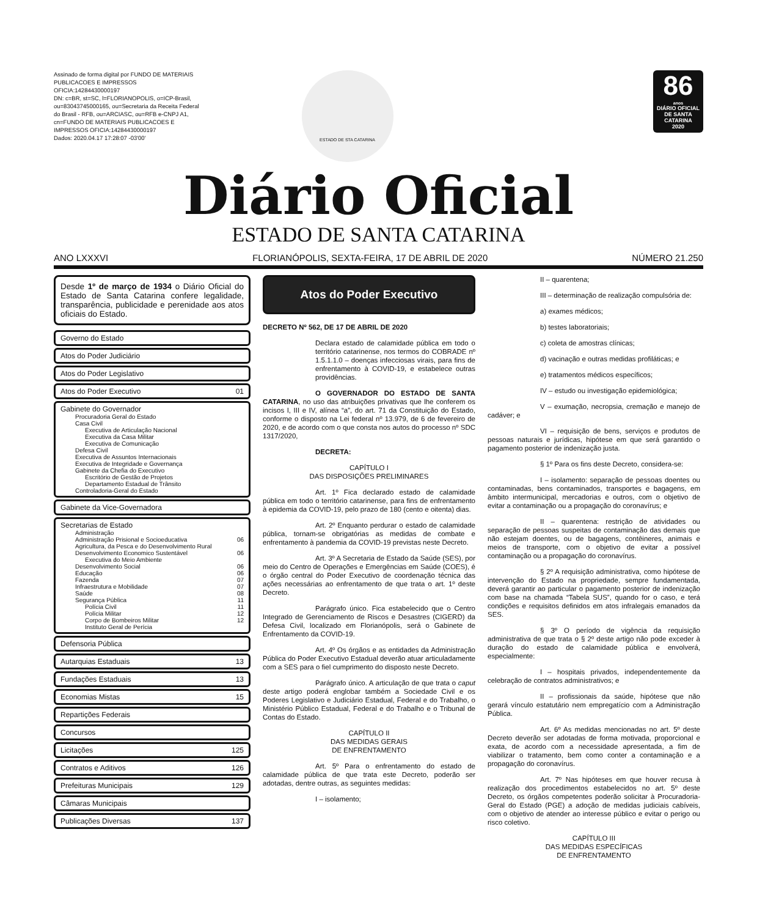Assinado de forma digital por FUNDO DE MATERIAIS PUBLICACOES E IMPRESSOS OFICIA:14284430000197
DN: c=BR, st=SC, l=FLORIANOPOLIS, o=ICP-Brasil, ou=83043745000165, ou=Secretaria da Receita Federal do Brasil - RFB, ou=ARCIASC, ou=RFB e-CNPJ A1, cn=FUNDO DE MATERIAIS PUBLICACOES E IMPRESSOS OFICIA:14284430000197
Dados: 2020.04.17 17:28:07 -03'00'
ESTADO DE STA CATARINA
86
anos
DIÁRIO OFICIAL
DE SANTA CATARINA
2020
Diário Oficial
ESTADO DE SANTA CATARINA
ANO LXXXVI FLORIANÓPOLIS, SEXTA-FEIRA, 17 DE ABRIL DE 2020 NÚMERO 21.250
Desde 1º de março de 1934 o Diário Oficial do Estado de Santa Catarina confere legalidade, transparência, publicidade e perenidade aos atos oficiais do Estado.
Governo do Estado
Atos do Poder Judiciário
Atos do Poder Legislativo
Atos do Poder Executivo 01
Gabinete do Governador
Procuradoria Geral do Estado
Casa Civil
Executiva de Articulação Nacional
Executiva da Casa Militar
Executiva de Comunicação
Defesa Civil
Executiva de Assuntos Internacionais
Executiva de Integridade e Governança
Gabinete da Chefia do Executivo
Escritório de Gestão de Projetos
Departamento Estadual de Trânsito
Controladoria-Geral do Estado
Gabinete da Vice-Governadora
Secretarias de Estado
Administração
Administração Prisional e Socioeducativa 06
Agricultura, da Pesca e do Desenvolvimento Rural
Desenvolvimento Economico Sustentável 06
Executiva do Meio Ambiente
Desenvolvimento Social 06
Educação 06
Fazenda 07
Infraestrutura e Mobilidade 07
Saúde 08
Segurança Pública 11
Polícia Civil 11
Polícia Militar 12
Corpo de Bombeiros Militar 12
Instituto Geral de Perícia
Defensoria Pública
Autarquias Estaduais 13
Fundações Estaduais 13
Economias Mistas 15
Repartições Federais
Concursos
Licitações 125
Contratos e Aditivos 126
Prefeituras Municipais 129
Câmaras Municipais
Publicações Diversas 137
Atos do Poder Executivo
DECRETO Nº 562, DE 17 DE ABRIL DE 2020
Declara estado de calamidade pública em todo o território catarinense, nos termos do COBRADE nº 1.5.1.1.0 – doenças infecciosas virais, para fins de enfrentamento à COVID-19, e estabelece outras providências.
O GOVERNADOR DO ESTADO DE SANTA CATARINA, no uso das atribuições privativas que lhe conferem os incisos I, III e IV, alínea “a”, do art. 71 da Constituição do Estado, conforme o disposto na Lei federal nº 13.979, de 6 de fevereiro de 2020, e de acordo com o que consta nos autos do processo nº SDC 1317/2020,
DECRETA:
CAPÍTULO I
DAS DISPOSIÇÕES PRELIMINARES
Art. 1º Fica declarado estado de calamidade pública em todo o território catarinense, para fins de enfrentamento à epidemia da COVID-19, pelo prazo de 180 (cento e oitenta) dias.
Art. 2º Enquanto perdurar o estado de calamidade pública, tornam-se obrigatórias as medidas de combate e enfrentamento à pandemia da COVID-19 previstas neste Decreto.
Art. 3º A Secretaria de Estado da Saúde (SES), por meio do Centro de Operações e Emergências em Saúde (COES), é o órgão central do Poder Executivo de coordenação técnica das ações necessárias ao enfrentamento de que trata o art. 1º deste Decreto.
Parágrafo único. Fica estabelecido que o Centro Integrado de Gerenciamento de Riscos e Desastres (CIGERD) da Defesa Civil, localizado em Florianópolis, será o Gabinete de Enfrentamento da COVID-19.
Art. 4º Os órgãos e as entidades da Administração Pública do Poder Executivo Estadual deverão atuar articuladamente com a SES para o fiel cumprimento do disposto neste Decreto.
Parágrafo único. A articulação de que trata o caput deste artigo poderá englobar também a Sociedade Civil e os Poderes Legislativo e Judiciário Estadual, Federal e do Trabalho, o Ministério Público Estadual, Federal e do Trabalho e o Tribunal de Contas do Estado.
CAPÍTULO II
DAS MEDIDAS GERAIS
DE ENFRENTAMENTO
Art. 5º Para o enfrentamento do estado de calamidade pública de que trata este Decreto, poderão ser adotadas, dentre outras, as seguintes medidas:
I – isolamento;
II – quarentena;
III – determinação de realização compulsória de:
a) exames médicos;
b) testes laboratoriais;
c) coleta de amostras clínicas;
d) vacinação e outras medidas profiláticas; e
e) tratamentos médicos específicos;
IV – estudo ou investigação epidemiológica;
V – exumação, necropsia, cremação e manejo de cadáver; e
VI – requisição de bens, serviços e produtos de pessoas naturais e jurídicas, hipótese em que será garantido o pagamento posterior de indenização justa.
§ 1º Para os fins deste Decreto, considera-se:
I – isolamento: separação de pessoas doentes ou contaminadas, bens contaminados, transportes e bagagens, em âmbito intermunicipal, mercadorias e outros, com o objetivo de evitar a contaminação ou a propagação do coronavírus; e
II – quarentena: restrição de atividades ou separação de pessoas suspeitas de contaminação das demais que não estejam doentes, ou de bagagens, contêineres, animais e meios de transporte, com o objetivo de evitar a possível contaminação ou a propagação do coronavírus.
§ 2º A requisição administrativa, como hipótese de intervenção do Estado na propriedade, sempre fundamentada, deverá garantir ao particular o pagamento posterior de indenização com base na chamada “Tabela SUS”, quando for o caso, e terá condições e requisitos definidos em atos infralegais emanados da SES.
§ 3º O período de vigência da requisição administrativa de que trata o § 2º deste artigo não pode exceder à duração do estado de calamidade pública e envolverá, especialmente:
I – hospitais privados, independentemente da celebração de contratos administrativos; e
II – profissionais da saúde, hipótese que não gerará vínculo estatutário nem empregatício com a Administração Pública.
Art. 6º As medidas mencionadas no art. 5º deste Decreto deverão ser adotadas de forma motivada, proporcional e exata, de acordo com a necessidade apresentada, a fim de viabilizar o tratamento, bem como conter a contaminação e a propagação do coronavírus.
Art. 7º Nas hipóteses em que houver recusa à realização dos procedimentos estabelecidos no art. 5º deste Decreto, os órgãos competentes poderão solicitar à Procuradoria-Geral do Estado (PGE) a adoção de medidas judiciais cabíveis, com o objetivo de atender ao interesse público e evitar o perigo ou risco coletivo.
CAPÍTULO III
DAS MEDIDAS ESPECÍFICAS
DE ENFRENTAMENTO